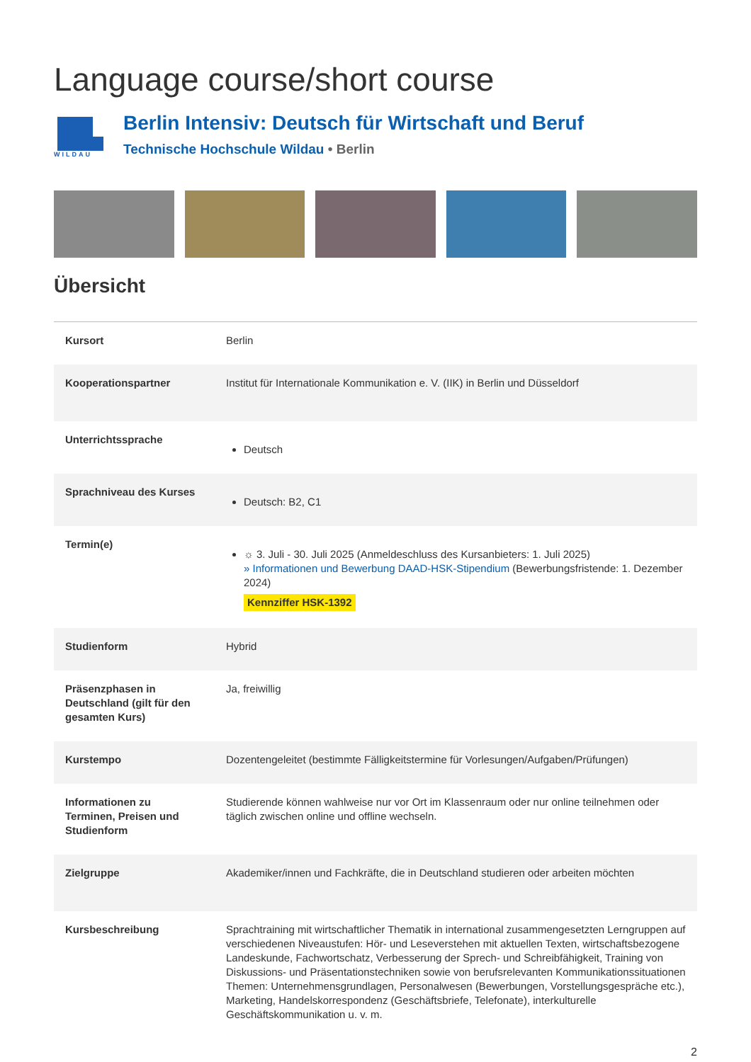Language course/short course
WILDAU
Berlin Intensiv: Deutsch für Wirtschaft und Beruf
Technische Hochschule Wildau • Berlin
Übersicht
| Kursort | Berlin |
| Kooperationspartner | Institut für Internationale Kommunikation e. V. (IIK) in Berlin und Düsseldorf |
| Unterrichtssprache | Deutsch |
| Sprachniveau des Kurses | Deutsch: B2, C1 |
| Termin(e) | ☼ 3. Juli - 30. Juli 2025 (Anmeldeschluss des Kursanbieters: 1. Juli 2025) » Informationen und Bewerbung DAAD-HSK-Stipendium (Bewerbungsfristende: 1. Dezember 2024) Kennziffer HSK-1392 |
| Studienform | Hybrid |
| Präsenzphasen in Deutschland (gilt für den gesamten Kurs) | Ja, freiwillig |
| Kurstempo | Dozentengeleitet (bestimmte Fälligkeitstermine für Vorlesungen/Aufgaben/Prüfungen) |
| Informationen zu Terminen, Preisen und Studienform | Studierende können wahlweise nur vor Ort im Klassenraum oder nur online teilnehmen oder täglich zwischen online und offline wechseln. |
| Zielgruppe | Akademiker/innen und Fachkräfte, die in Deutschland studieren oder arbeiten möchten |
| Kursbeschreibung | Sprachtraining mit wirtschaftlicher Thematik in international zusammengesetzten Lerngruppen auf verschiedenen Niveaustufen: Hör- und Leseverstehen mit aktuellen Texten, wirtschaftsbezogene Landeskunde, Fachwortschatz, Verbesserung der Sprech- und Schreibfähigkeit, Training von Diskussions- und Präsentationstechniken sowie von berufsrelevanten Kommunikationssituationen Themen: Unternehmensgrundlagen, Personalwesen (Bewerbungen, Vorstellungsgespräche etc.), Marketing, Handelskorrespondenz (Geschäftsbriefe, Telefonate), interkulturelle Geschäftskommunikation u. v. m. |
2